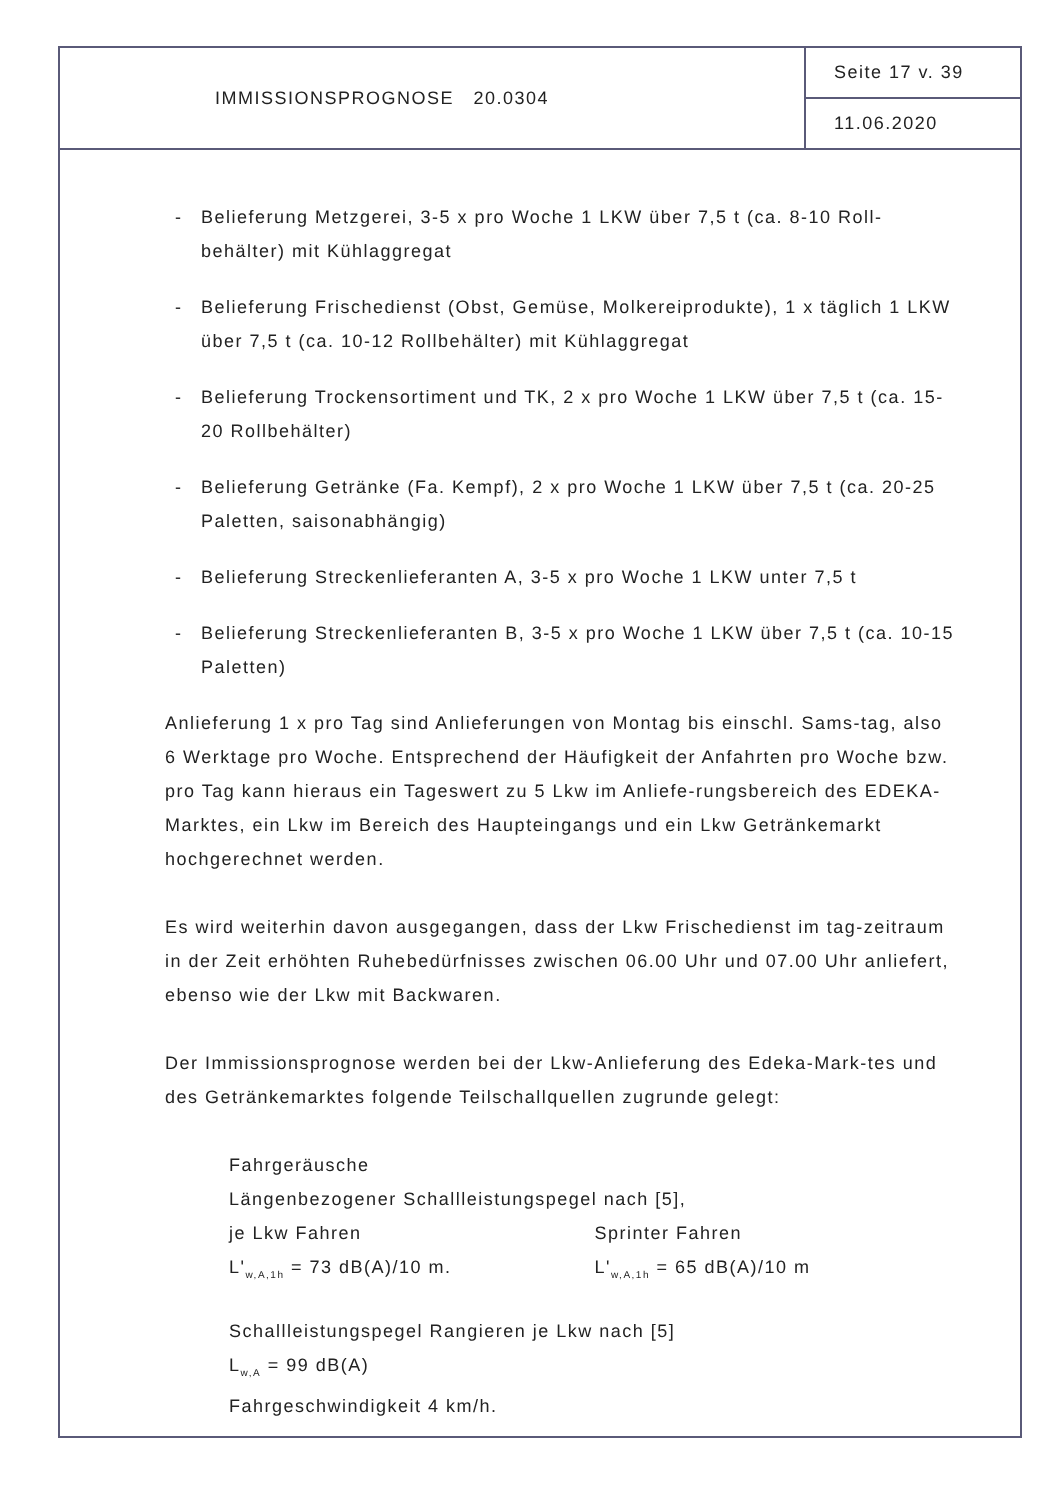IMMISSIONSPROGNOSE 20.0304
Seite 17 v. 39
11.06.2020
- Belieferung Metzgerei, 3-5 x pro Woche 1 LKW über 7,5 t (ca. 8-10 Roll-behälter) mit Kühlaggregat
- Belieferung Frischedienst (Obst, Gemüse, Molkereiprodukte), 1 x täglich 1 LKW über 7,5 t (ca. 10-12 Rollbehälter) mit Kühlaggregat
- Belieferung Trockensortiment und TK, 2 x pro Woche 1 LKW über 7,5 t (ca. 15-20 Rollbehälter)
- Belieferung Getränke (Fa. Kempf), 2 x pro Woche 1 LKW über 7,5 t (ca. 20-25 Paletten, saisonabhängig)
- Belieferung Streckenlieferanten A, 3-5 x pro Woche 1 LKW unter 7,5 t
- Belieferung Streckenlieferanten B, 3-5 x pro Woche 1 LKW über 7,5 t (ca. 10-15 Paletten)
Anlieferung 1 x pro Tag sind Anlieferungen von Montag bis einschl. Sams-tag, also 6 Werktage pro Woche. Entsprechend der Häufigkeit der Anfahrten pro Woche bzw. pro Tag kann hieraus ein Tageswert zu 5 Lkw im Anliefe-rungsbereich des EDEKA-Marktes, ein Lkw im Bereich des Haupteingangs und ein Lkw Getränkemarkt hochgerechnet werden.
Es wird weiterhin davon ausgegangen, dass der Lkw Frischedienst im tag-zeitraum in der Zeit erhöhten Ruhebedürfnisses zwischen 06.00 Uhr und 07.00 Uhr anliefert, ebenso wie der Lkw mit Backwaren.
Der Immissionsprognose werden bei der Lkw-Anlieferung des Edeka-Mark-tes und des Getränkemarktes folgende Teilschallquellen zugrunde gelegt:
Fahrgeräusche
Längenbezogener Schallleistungspegel nach [5],
je Lkw Fahren Sprinter Fahren
L'<sub>w,A,1h</sub> = 73 dB(A)/10 m. L'<sub>w,A,1h</sub> = 65 dB(A)/10 m
Schallleistungspegel Rangieren je Lkw nach [5]
L<sub>w,A</sub> = 99 dB(A)
Fahrgeschwindigkeit 4 km/h.